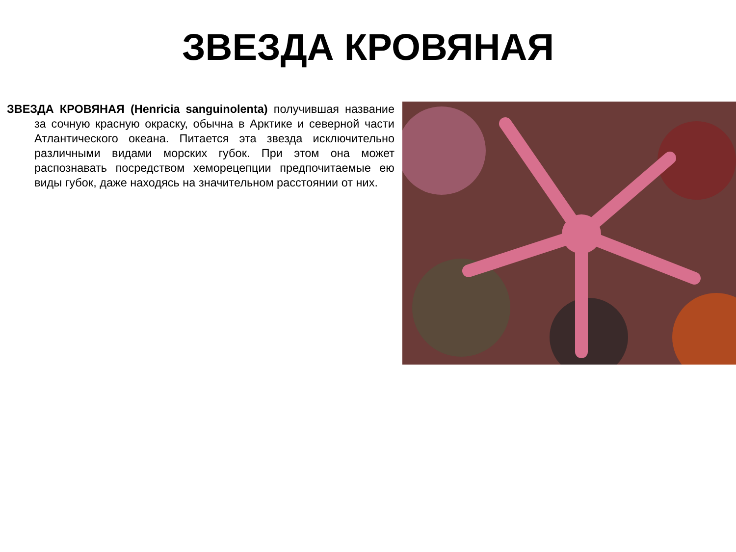ЗВЕЗДА КРОВЯНАЯ
ЗВЕЗДА КРОВЯНАЯ (Henricia sanguinolenta) получившая название за сочную красную окраску, обычна в Арктике и северной части Атлантического океана. Питается эта звезда исключительно различными видами морских губок. При этом она может распознавать посредством хеморецепции предпочитаемые ею виды губок, даже находясь на значительном расстоянии от них.